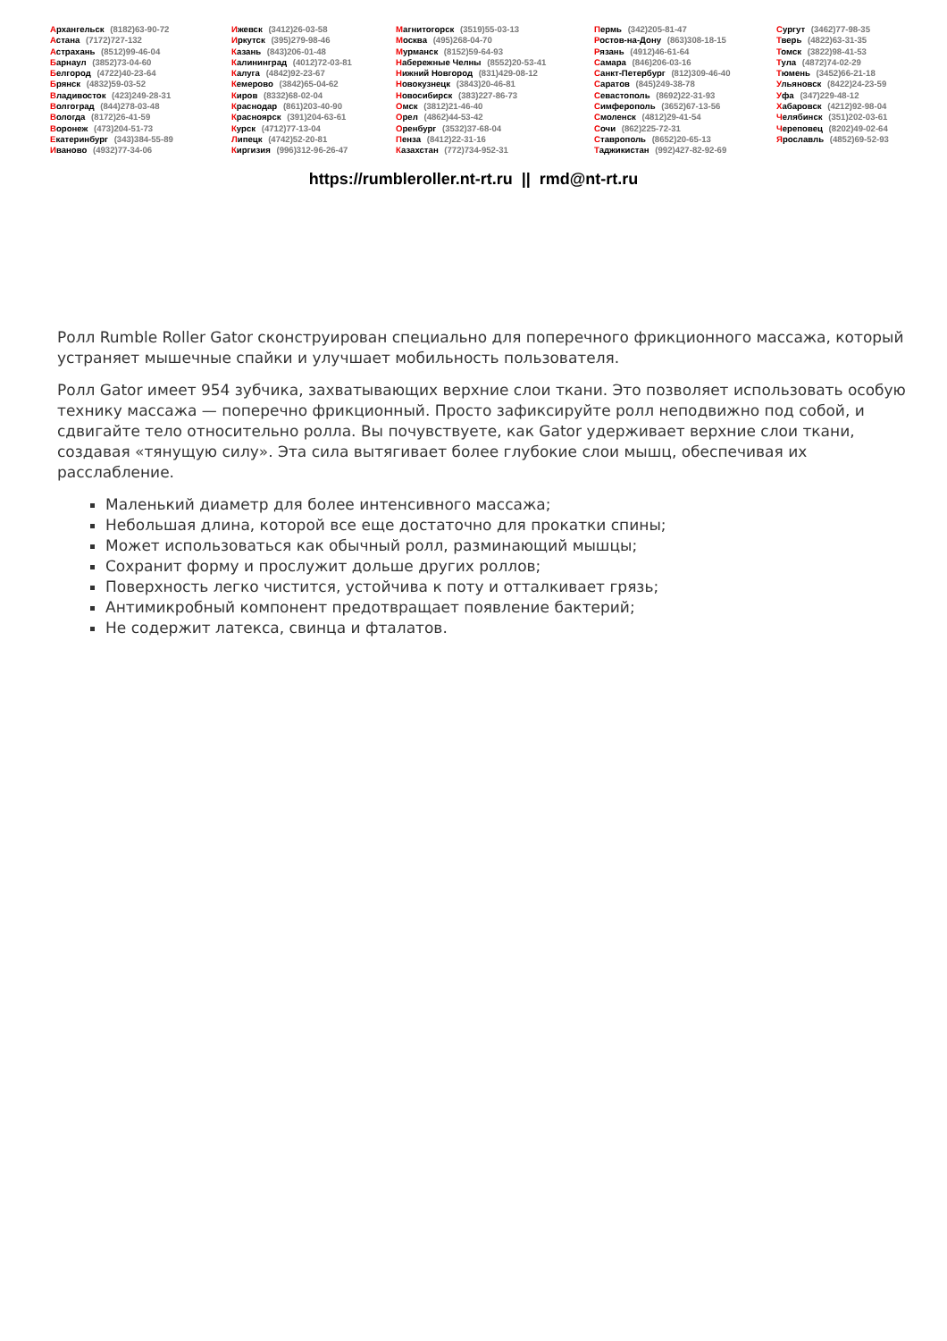Архангельск (8182)63-90-72
Астана (7172)727-132
Астрахань (8512)99-46-04
Барнаул (3852)73-04-60
Белгород (4722)40-23-64
Брянск (4832)59-03-52
Владивосток (423)249-28-31
Волгоград (844)278-03-48
Вологда (8172)26-41-59
Воронеж (473)204-51-73
Екатеринбург (343)384-55-89
Иваново (4932)77-34-06
Ижевск (3412)26-03-58
Иркутск (395)279-98-46
Казань (843)206-01-48
Калининград (4012)72-03-81
Калуга (4842)92-23-67
Кемерово (3842)65-04-62
Киров (8332)68-02-04
Краснодар (861)203-40-90
Красноярск (391)204-63-61
Курск (4712)77-13-04
Липецк (4742)52-20-81
Киргизия (996)312-96-26-47
Магнитогорск (3519)55-03-13
Москва (495)268-04-70
Мурманск (8152)59-64-93
Набережные Челны (8552)20-53-41
Нижний Новгород (831)429-08-12
Новокузнецк (3843)20-46-81
Новосибирск (383)227-86-73
Омск (3812)21-46-40
Орел (4862)44-53-42
Оренбург (3532)37-68-04
Пенза (8412)22-31-16
Казахстан (772)734-952-31
Пермь (342)205-81-47
Ростов-на-Дону (863)308-18-15
Рязань (4912)46-61-64
Самара (846)206-03-16
Санкт-Петербург (812)309-46-40
Саратов (845)249-38-78
Севастополь (8692)22-31-93
Симферополь (3652)67-13-56
Смоленск (4812)29-41-54
Сочи (862)225-72-31
Ставрополь (8652)20-65-13
Таджикистан (992)427-82-92-69
Сургут (3462)77-98-35
Тверь (4822)63-31-35
Томск (3822)98-41-53
Тула (4872)74-02-29
Тюмень (3452)66-21-18
Ульяновск (8422)24-23-59
Уфа (347)229-48-12
Хабаровск (4212)92-98-04
Челябинск (351)202-03-61
Череповец (8202)49-02-64
Ярославль (4852)69-52-93
https://rumbleroller.nt-rt.ru || rmd@nt-rt.ru
Ролл Rumble Roller Gator сконструирован специально для поперечного фрикционного массажа, который устраняет мышечные спайки и улучшает мобильность пользователя.
Ролл Gator имеет 954 зубчика, захватывающих верхние слои ткани. Это позволяет использовать особую технику массажа — поперечно фрикционный. Просто зафиксируйте ролл неподвижно под собой, и сдвигайте тело относительно ролла. Вы почувствуете, как Gator удерживает верхние слои ткани, создавая «тянущую силу». Эта сила вытягивает более глубокие слои мышц, обеспечивая их расслабление.
Маленький диаметр для более интенсивного массажа;
Небольшая длина, которой все еще достаточно для прокатки спины;
Может использоваться как обычный ролл, разминающий мышцы;
Сохранит форму и прослужит дольше других роллов;
Поверхность легко чистится, устойчива к поту и отталкивает грязь;
Антимикробный компонент предотвращает появление бактерий;
Не содержит латекса, свинца и фталатов.